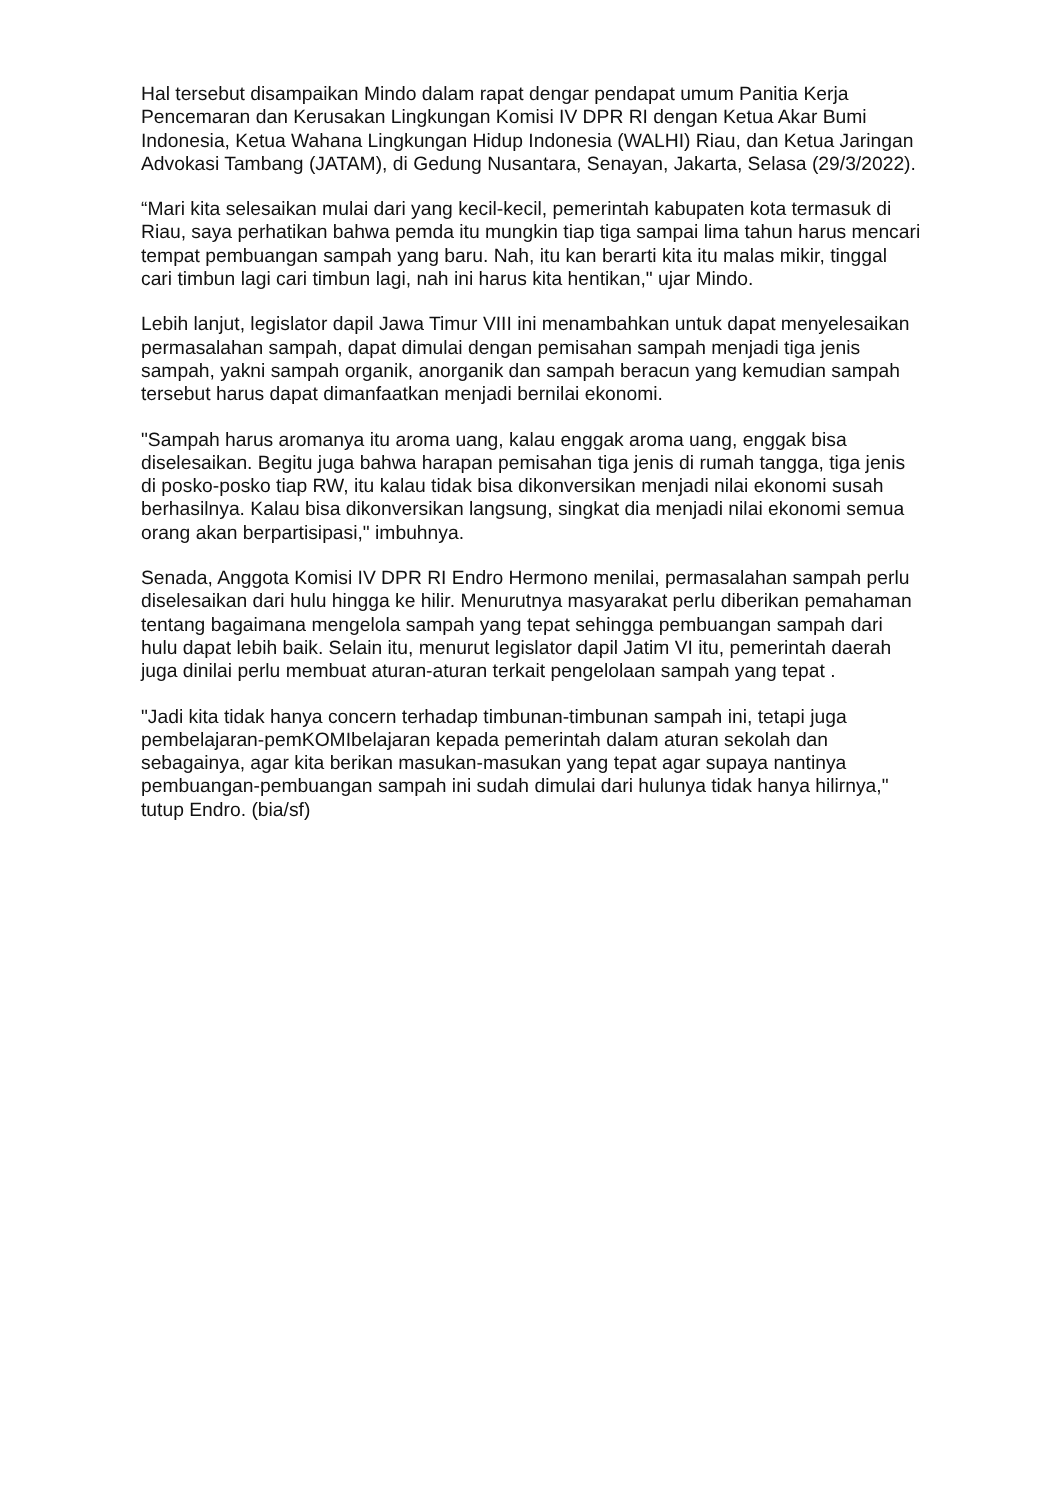Hal tersebut disampaikan Mindo dalam rapat dengar pendapat umum Panitia Kerja Pencemaran dan Kerusakan Lingkungan Komisi IV DPR RI dengan Ketua Akar Bumi Indonesia, Ketua Wahana Lingkungan Hidup Indonesia (WALHI) Riau, dan Ketua Jaringan Advokasi Tambang (JATAM), di Gedung Nusantara, Senayan, Jakarta, Selasa (29/3/2022).
“Mari kita selesaikan mulai dari yang kecil-kecil, pemerintah kabupaten kota termasuk di Riau, saya perhatikan bahwa pemda itu mungkin tiap tiga sampai lima tahun harus mencari tempat pembuangan sampah yang baru. Nah, itu kan berarti kita itu malas mikir, tinggal cari timbun lagi cari timbun lagi, nah ini harus kita hentikan," ujar Mindo.
Lebih lanjut, legislator dapil Jawa Timur VIII ini menambahkan untuk dapat menyelesaikan permasalahan sampah, dapat dimulai dengan pemisahan sampah menjadi tiga jenis sampah, yakni sampah organik, anorganik dan sampah beracun yang kemudian sampah tersebut harus dapat dimanfaatkan menjadi bernilai ekonomi.
"Sampah harus aromanya itu aroma uang, kalau enggak aroma uang, enggak bisa diselesaikan. Begitu juga bahwa harapan pemisahan tiga jenis di rumah tangga, tiga jenis di posko-posko tiap RW, itu kalau tidak bisa dikonversikan menjadi nilai ekonomi susah berhasilnya. Kalau bisa dikonversikan langsung, singkat dia menjadi nilai ekonomi semua orang akan berpartisipasi," imbuhnya.
Senada, Anggota Komisi IV DPR RI Endro Hermono menilai, permasalahan sampah perlu diselesaikan dari hulu hingga ke hilir. Menurutnya masyarakat perlu diberikan pemahaman tentang bagaimana mengelola sampah yang tepat sehingga pembuangan sampah dari hulu dapat lebih baik. Selain itu, menurut legislator dapil Jatim VI itu, pemerintah daerah juga dinilai perlu membuat aturan-aturan terkait pengelolaan sampah yang tepat .
"Jadi kita tidak hanya concern terhadap timbunan-timbunan sampah ini, tetapi juga pembelajaran-pemKOMIbelajaran kepada pemerintah dalam aturan sekolah dan sebagainya, agar kita berikan masukan-masukan yang tepat agar supaya nantinya pembuangan-pembuangan sampah ini sudah dimulai dari hulunya tidak hanya hilirnya," tutup Endro. (bia/sf)